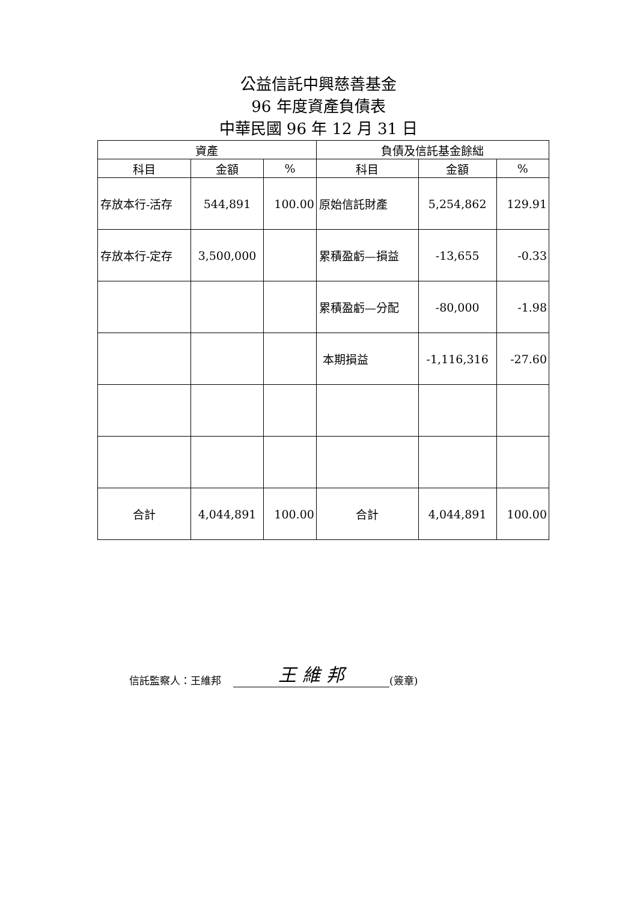公益信託中興慈善基金
96 年度資產負債表
中華民國 96 年 12 月 31 日
| 資產 | | | 負債及信託基金餘絀 | | |
| --- | --- | --- | --- | --- | --- |
| 科目 | 金額 | % | 科目 | 金額 | % |
| 存放本行-活存 | 544,891 | 100.00 | 原始信託財產 | 5,254,862 | 129.91 |
| 存放本行-定存 | 3,500,000 | | 累積盈虧—損益 | -13,655 | -0.33 |
| | | | 累積盈虧—分配 | -80,000 | -1.98 |
| | | | 本期損益 | -1,116,316 | -27.60 |
| 合計 | 4,044,891 | 100.00 | 合計 | 4,044,891 | 100.00 |
信託監察人：王維邦 王 維 邦 (簽章)